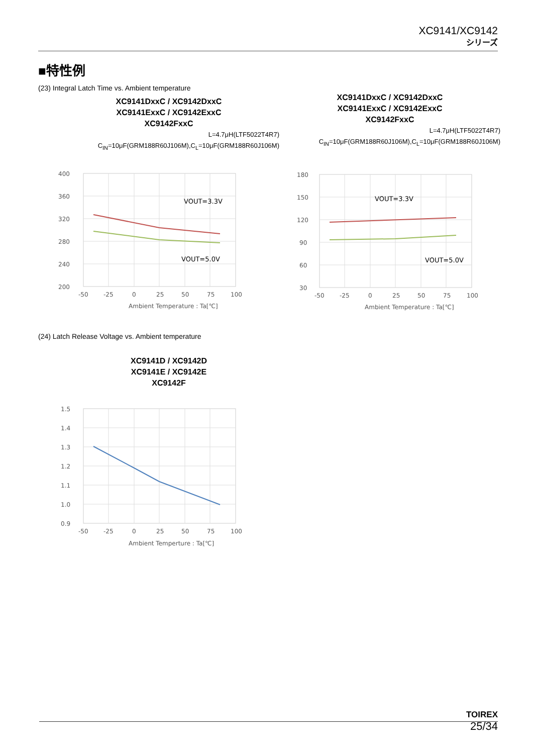XC9141/XC9142
シリーズ
■特性例
(23) Integral Latch Time vs. Ambient temperature
XC9141DxxC / XC9142DxxC
XC9141ExxC / XC9142ExxC
XC9142FxxC
L=4.7μH(LTF5022T4R7)
C<sub>IN</sub>=10μF(GRM188R60J106M),C<sub>L</sub>=10μF(GRM188R60J106M)
400
360
320
280
240
200
-50
-25
0
25
50
75
100
Ambient Temperature : Ta[℃]
VOUT=3.3V
VOUT=5.0V
XC9141DxxC / XC9142DxxC
XC9141ExxC / XC9142ExxC
XC9142FxxC
L=4.7μH(LTF5022T4R7)
C<sub>IN</sub>=10μF(GRM188R60J106M),C<sub>L</sub>=10μF(GRM188R60J106M)
180
150
120
90
60
30
-50
-25
0
25
50
75
100
Ambient Temperature : Ta[℃]
VOUT=3.3V
VOUT=5.0V
(24) Latch Release Voltage vs. Ambient temperature
XC9141D / XC9142D
XC9141E / XC9142E
XC9142F
1.5
1.4
1.3
1.2
1.1
1.0
0.9
-50
-25
0
25
50
75
100
Ambient Temperture : Ta[℃]
TOIREX
25/34